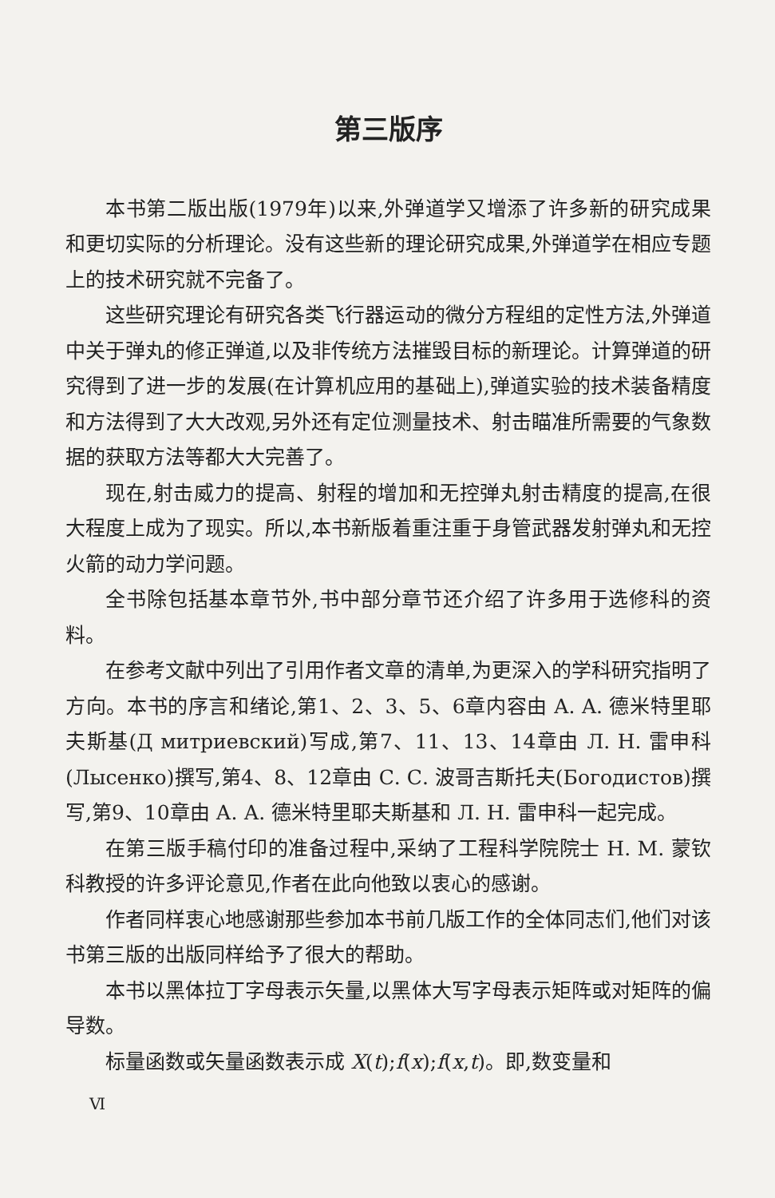第三版序
本书第二版出版(1979年)以来,外弹道学又增添了许多新的研究成果和更切实际的分析理论。没有这些新的理论研究成果,外弹道学在相应专题上的技术研究就不完备了。
这些研究理论有研究各类飞行器运动的微分方程组的定性方法,外弹道中关于弹丸的修正弹道,以及非传统方法摧毁目标的新理论。计算弹道的研究得到了进一步的发展(在计算机应用的基础上),弹道实验的技术装备精度和方法得到了大大改观,另外还有定位测量技术、射击瞄准所需要的气象数据的获取方法等都大大完善了。
现在,射击威力的提高、射程的增加和无控弹丸射击精度的提高,在很大程度上成为了现实。所以,本书新版着重注重于身管武器发射弹丸和无控火箭的动力学问题。
全书除包括基本章节外,书中部分章节还介绍了许多用于选修科的资料。
在参考文献中列出了引用作者文章的清单,为更深入的学科研究指明了方向。本书的序言和绪论,第1、2、3、5、6章内容由 A. A. 德米特里耶夫斯基(Д митриевский)写成,第7、11、13、14章由 Л. Н. 雷申科(Лысенко)撰写,第4、8、12章由 С. С. 波哥吉斯托夫(Богодистов)撰写,第9、10章由 А. А. 德米特里耶夫斯基和 Л. Н. 雷申科一起完成。
在第三版手稿付印的准备过程中,采纳了工程科学院院士 Н. М. 蒙钦科教授的许多评论意见,作者在此向他致以衷心的感谢。
作者同样衷心地感谢那些参加本书前几版工作的全体同志们,他们对该书第三版的出版同样给予了很大的帮助。
本书以黑体拉丁字母表示矢量,以黑体大写字母表示矩阵或对矩阵的偏导数。
标量函数或矢量函数表示成 X(t);f(x);f(x,t)。即,数变量和
Ⅵ